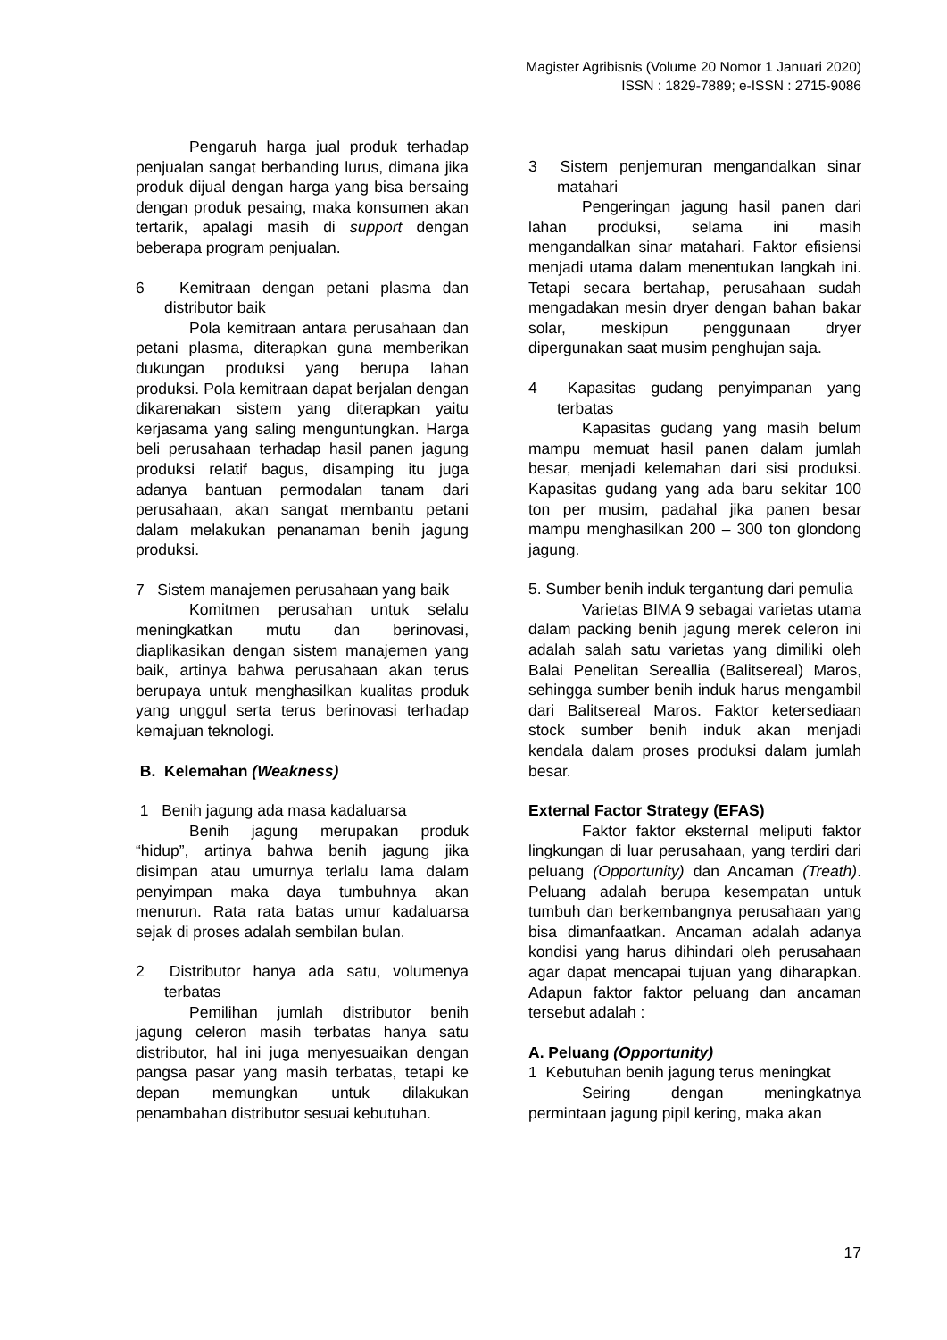Magister Agribisnis (Volume 20 Nomor 1 Januari 2020)
ISSN : 1829-7889; e-ISSN : 2715-9086
Pengaruh harga jual produk terhadap penjualan sangat berbanding lurus, dimana jika produk dijual dengan harga yang bisa bersaing dengan produk pesaing, maka konsumen akan tertarik, apalagi masih di support dengan beberapa program penjualan.
6 Kemitraan dengan petani plasma dan distributor baik
Pola kemitraan antara perusahaan dan petani plasma, diterapkan guna memberikan dukungan produksi yang berupa lahan produksi. Pola kemitraan dapat berjalan dengan dikarenakan sistem yang diterapkan yaitu kerjasama yang saling menguntungkan. Harga beli perusahaan terhadap hasil panen jagung produksi relatif bagus, disamping itu juga adanya bantuan permodalan tanam dari perusahaan, akan sangat membantu petani dalam melakukan penanaman benih jagung produksi.
7 Sistem manajemen perusahaan yang baik
Komitmen perusahan untuk selalu meningkatkan mutu dan berinovasi, diaplikasikan dengan sistem manajemen yang baik, artinya bahwa perusahaan akan terus berupaya untuk menghasilkan kualitas produk yang unggul serta terus berinovasi terhadap kemajuan teknologi.
B. Kelemahan (Weakness)
1 Benih jagung ada masa kadaluarsa
Benih jagung merupakan produk “hidup”, artinya bahwa benih jagung jika disimpan atau umurnya terlalu lama dalam penyimpan maka daya tumbuhnya akan menurun. Rata rata batas umur kadaluarsa sejak di proses adalah sembilan bulan.
2 Distributor hanya ada satu, volumenya terbatas
Pemilihan jumlah distributor benih jagung celeron masih terbatas hanya satu distributor, hal ini juga menyesuaikan dengan pangsa pasar yang masih terbatas, tetapi ke depan memungkan untuk dilakukan penambahan distributor sesuai kebutuhan.
3 Sistem penjemuran mengandalkan sinar matahari
Pengeringan jagung hasil panen dari lahan produksi, selama ini masih mengandalkan sinar matahari. Faktor efisiensi menjadi utama dalam menentukan langkah ini. Tetapi secara bertahap, perusahaan sudah mengadakan mesin dryer dengan bahan bakar solar, meskipun penggunaan dryer dipergunakan saat musim penghujan saja.
4 Kapasitas gudang penyimpanan yang terbatas
Kapasitas gudang yang masih belum mampu memuat hasil panen dalam jumlah besar, menjadi kelemahan dari sisi produksi. Kapasitas gudang yang ada baru sekitar 100 ton per musim, padahal jika panen besar mampu menghasilkan 200 – 300 ton glondong jagung.
5. Sumber benih induk tergantung dari pemulia
Varietas BIMA 9 sebagai varietas utama dalam packing benih jagung merek celeron ini adalah salah satu varietas yang dimiliki oleh Balai Penelitan Sereallia (Balitsereal) Maros, sehingga sumber benih induk harus mengambil dari Balitsereal Maros. Faktor ketersediaan stock sumber benih induk akan menjadi kendala dalam proses produksi dalam jumlah besar.
External Factor Strategy (EFAS)
Faktor faktor eksternal meliputi faktor lingkungan di luar perusahaan, yang terdiri dari peluang (Opportunity) dan Ancaman (Treath). Peluang adalah berupa kesempatan untuk tumbuh dan berkembangnya perusahaan yang bisa dimanfaatkan. Ancaman adalah adanya kondisi yang harus dihindari oleh perusahaan agar dapat mencapai tujuan yang diharapkan. Adapun faktor faktor peluang dan ancaman tersebut adalah :
A. Peluang (Opportunity)
1 Kebutuhan benih jagung terus meningkat
Seiring dengan meningkatnya permintaan jagung pipil kering, maka akan
17